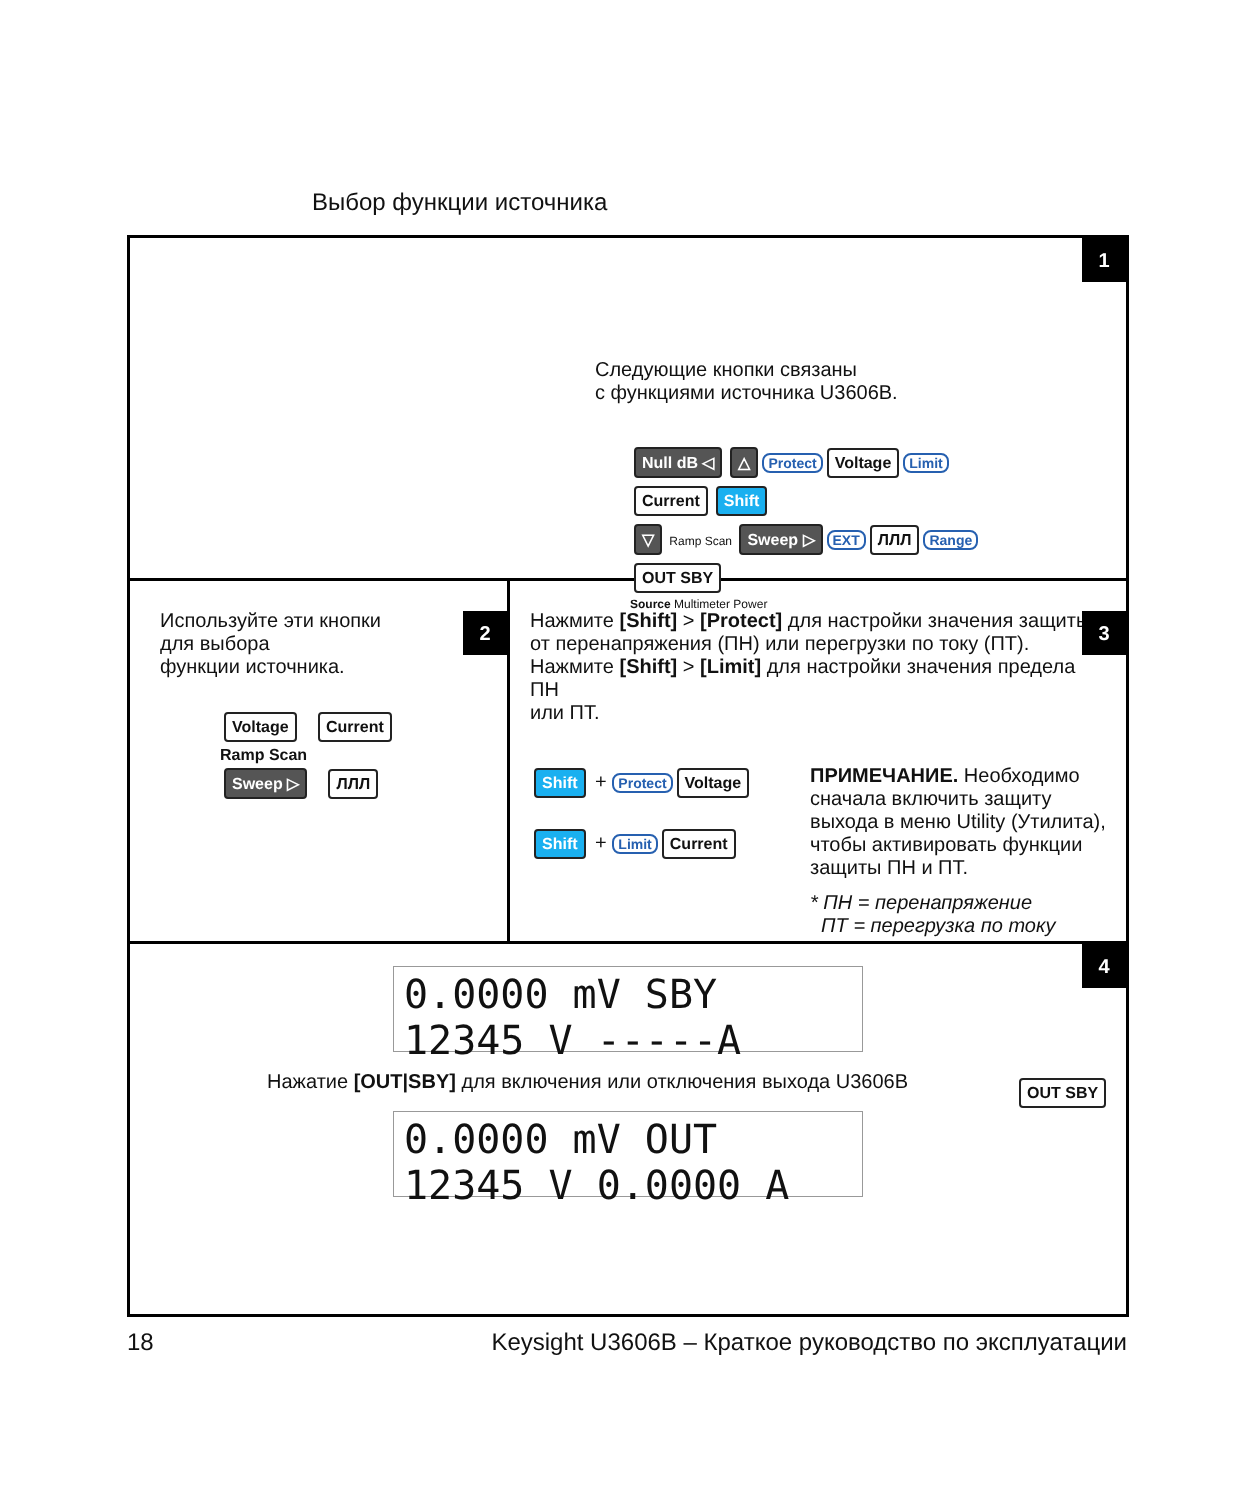Выбор функции источника
1
Следующие кнопки связаны
с функциями источника U3606B.
Null dB ◁ △ Protect Voltage Limit Current Shift
▽ Ramp Scan Sweep ▷ EXT ЛЛЛ Range OUT SBY
Source Multimeter Power
2
Используйте эти кнопки
для выбора
функции источника.
Voltage Current
Ramp Scan
Sweep ▷ ЛЛЛ
3
Нажмите [Shift] > [Protect] для настройки значения защиты
от перенапряжения (ПН) или перегрузки по току (ПТ).
Нажмите [Shift] > [Limit] для настройки значения предела ПН
или ПТ.
Shift + Protect Voltage
Shift + Limit Current
ПРИМЕЧАНИЕ. Необходимо сначала включить защиту выхода в меню Utility (Утилита), чтобы активировать функции защиты ПН и ПТ.
* ПН = перенапряжение
ПТ = перегрузка по току
4
0.0000 mV SBY 12345 V -----A
Нажатие [OUT|SBY] для включения или отключения выхода U3606B
0.0000 mV OUT 12345 V 0.0000 A
OUT SBY
18 Keysight U3606B – Краткое руководство по эксплуатации